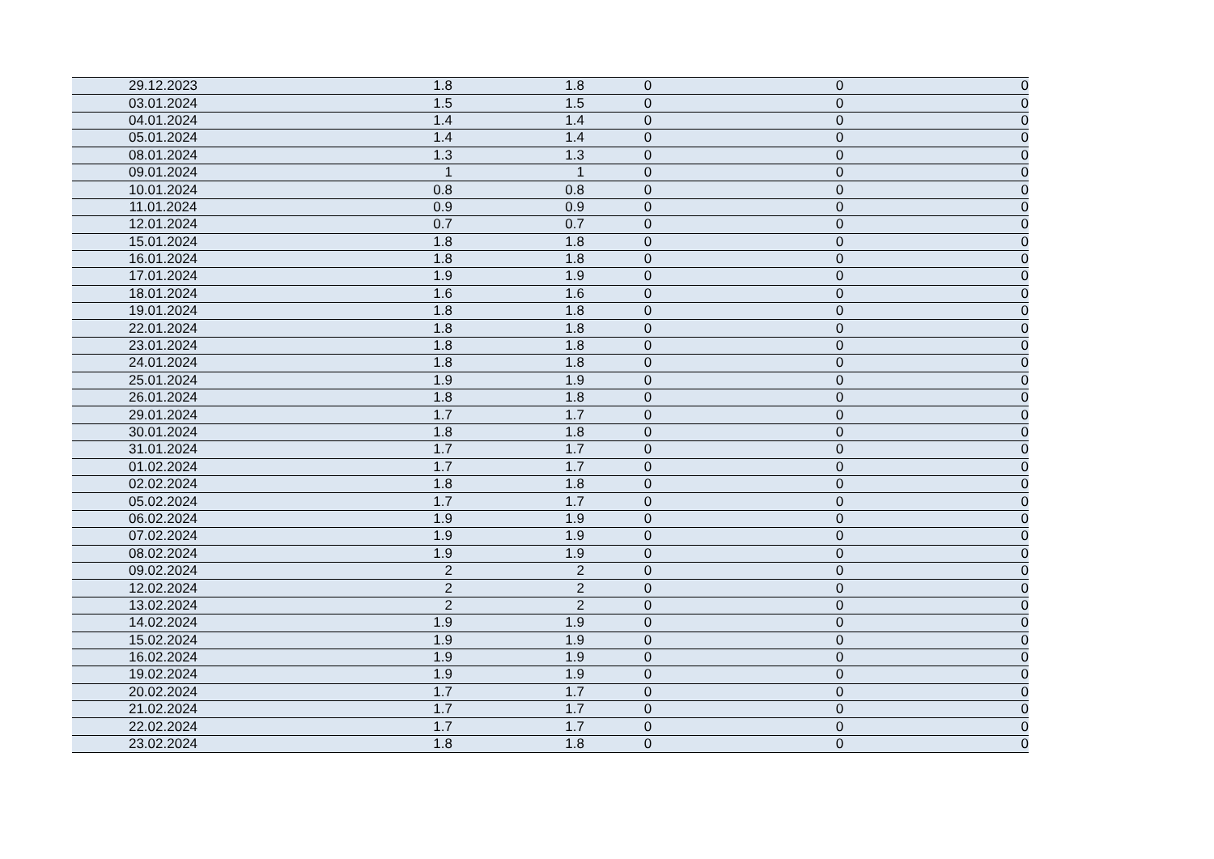| 29.12.2023 | 1.8 | 1.8 | 0 | 0 | 0 |
| 03.01.2024 | 1.5 | 1.5 | 0 | 0 | 0 |
| 04.01.2024 | 1.4 | 1.4 | 0 | 0 | 0 |
| 05.01.2024 | 1.4 | 1.4 | 0 | 0 | 0 |
| 08.01.2024 | 1.3 | 1.3 | 0 | 0 | 0 |
| 09.01.2024 | 1 | 1 | 0 | 0 | 0 |
| 10.01.2024 | 0.8 | 0.8 | 0 | 0 | 0 |
| 11.01.2024 | 0.9 | 0.9 | 0 | 0 | 0 |
| 12.01.2024 | 0.7 | 0.7 | 0 | 0 | 0 |
| 15.01.2024 | 1.8 | 1.8 | 0 | 0 | 0 |
| 16.01.2024 | 1.8 | 1.8 | 0 | 0 | 0 |
| 17.01.2024 | 1.9 | 1.9 | 0 | 0 | 0 |
| 18.01.2024 | 1.6 | 1.6 | 0 | 0 | 0 |
| 19.01.2024 | 1.8 | 1.8 | 0 | 0 | 0 |
| 22.01.2024 | 1.8 | 1.8 | 0 | 0 | 0 |
| 23.01.2024 | 1.8 | 1.8 | 0 | 0 | 0 |
| 24.01.2024 | 1.8 | 1.8 | 0 | 0 | 0 |
| 25.01.2024 | 1.9 | 1.9 | 0 | 0 | 0 |
| 26.01.2024 | 1.8 | 1.8 | 0 | 0 | 0 |
| 29.01.2024 | 1.7 | 1.7 | 0 | 0 | 0 |
| 30.01.2024 | 1.8 | 1.8 | 0 | 0 | 0 |
| 31.01.2024 | 1.7 | 1.7 | 0 | 0 | 0 |
| 01.02.2024 | 1.7 | 1.7 | 0 | 0 | 0 |
| 02.02.2024 | 1.8 | 1.8 | 0 | 0 | 0 |
| 05.02.2024 | 1.7 | 1.7 | 0 | 0 | 0 |
| 06.02.2024 | 1.9 | 1.9 | 0 | 0 | 0 |
| 07.02.2024 | 1.9 | 1.9 | 0 | 0 | 0 |
| 08.02.2024 | 1.9 | 1.9 | 0 | 0 | 0 |
| 09.02.2024 | 2 | 2 | 0 | 0 | 0 |
| 12.02.2024 | 2 | 2 | 0 | 0 | 0 |
| 13.02.2024 | 2 | 2 | 0 | 0 | 0 |
| 14.02.2024 | 1.9 | 1.9 | 0 | 0 | 0 |
| 15.02.2024 | 1.9 | 1.9 | 0 | 0 | 0 |
| 16.02.2024 | 1.9 | 1.9 | 0 | 0 | 0 |
| 19.02.2024 | 1.9 | 1.9 | 0 | 0 | 0 |
| 20.02.2024 | 1.7 | 1.7 | 0 | 0 | 0 |
| 21.02.2024 | 1.7 | 1.7 | 0 | 0 | 0 |
| 22.02.2024 | 1.7 | 1.7 | 0 | 0 | 0 |
| 23.02.2024 | 1.8 | 1.8 | 0 | 0 | 0 |